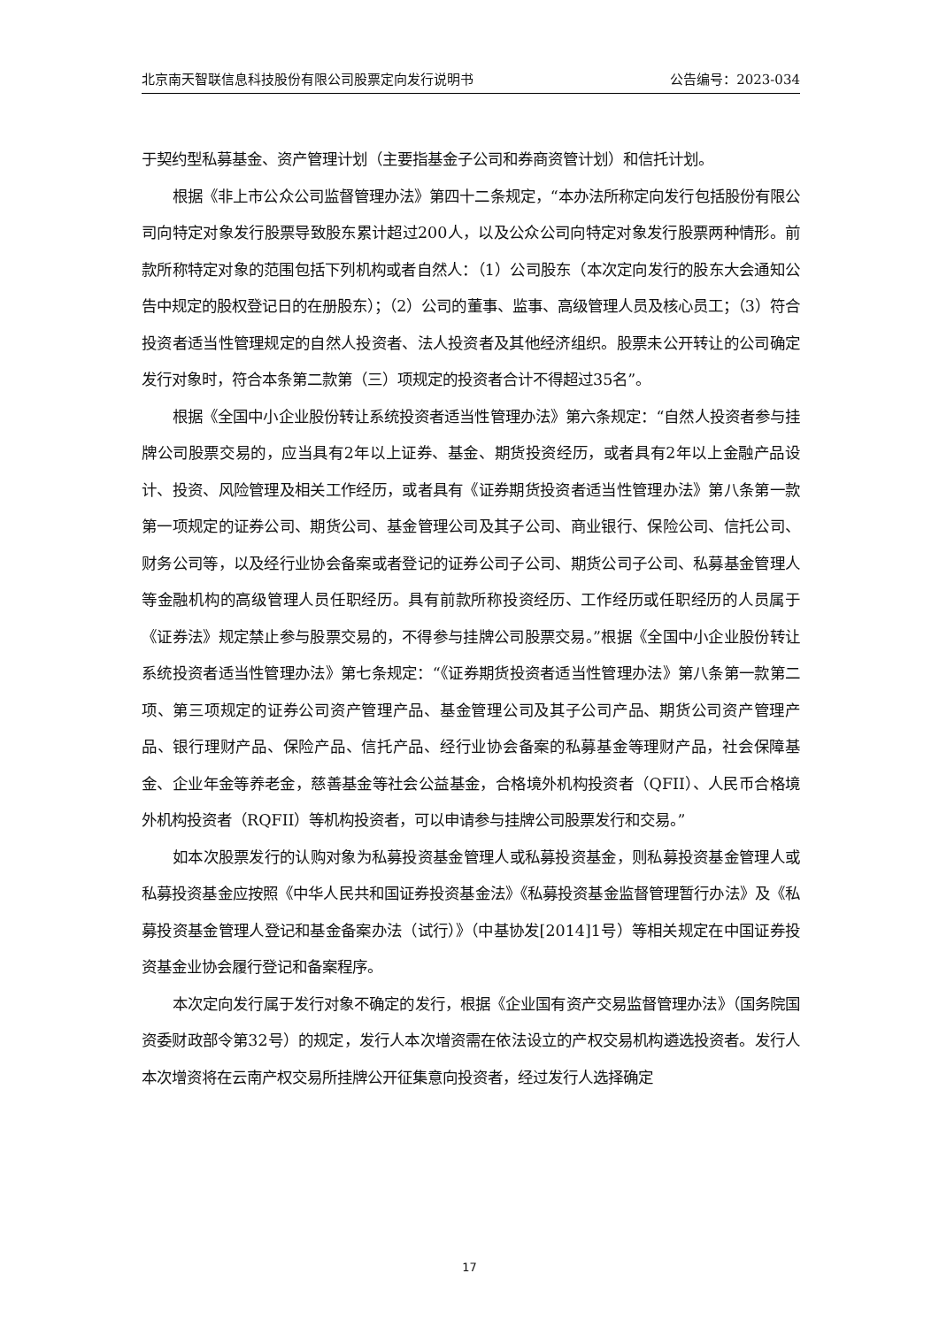北京南天智联信息科技股份有限公司股票定向发行说明书 公告编号：2023-034
于契约型私募基金、资产管理计划（主要指基金子公司和券商资管计划）和信托计划。
根据《非上市公众公司监督管理办法》第四十二条规定，“本办法所称定向发行包括股份有限公司向特定对象发行股票导致股东累计超过200人，以及公众公司向特定对象发行股票两种情形。前款所称特定对象的范围包括下列机构或者自然人：（1）公司股东（本次定向发行的股东大会通知公告中规定的股权登记日的在册股东）；（2）公司的董事、监事、高级管理人员及核心员工；（3）符合投资者适当性管理规定的自然人投资者、法人投资者及其他经济组织。股票未公开转让的公司确定发行对象时，符合本条第二款第（三）项规定的投资者合计不得超过35名”。
根据《全国中小企业股份转让系统投资者适当性管理办法》第六条规定：“自然人投资者参与挂牌公司股票交易的，应当具有2年以上证券、基金、期货投资经历，或者具有2年以上金融产品设计、投资、风险管理及相关工作经历，或者具有《证券期货投资者适当性管理办法》第八条第一款第一项规定的证券公司、期货公司、基金管理公司及其子公司、商业银行、保险公司、信托公司、财务公司等，以及经行业协会备案或者登记的证券公司子公司、期货公司子公司、私募基金管理人等金融机构的高级管理人员任职经历。具有前款所称投资经历、工作经历或任职经历的人员属于《证券法》规定禁止参与股票交易的，不得参与挂牌公司股票交易。”根据《全国中小企业股份转让系统投资者适当性管理办法》第七条规定：“《证券期货投资者适当性管理办法》第八条第一款第二项、第三项规定的证券公司资产管理产品、基金管理公司及其子公司产品、期货公司资产管理产品、银行理财产品、保险产品、信托产品、经行业协会备案的私募基金等理财产品，社会保障基金、企业年金等养老金，慈善基金等社会公益基金，合格境外机构投资者（QFII）、人民币合格境外机构投资者（RQFII）等机构投资者，可以申请参与挂牌公司股票发行和交易。”
如本次股票发行的认购对象为私募投资基金管理人或私募投资基金，则私募投资基金管理人或私募投资基金应按照《中华人民共和国证券投资基金法》《私募投资基金监督管理暂行办法》及《私募投资基金管理人登记和基金备案办法（试行）》（中基协发[2014]1号）等相关规定在中国证券投资基金业协会履行登记和备案程序。
本次定向发行属于发行对象不确定的发行，根据《企业国有资产交易监督管理办法》（国务院国资委财政部令第32号）的规定，发行人本次增资需在依法设立的产权交易机构遴选投资者。发行人本次增资将在云南产权交易所挂牌公开征集意向投资者，经过发行人选择确定
17